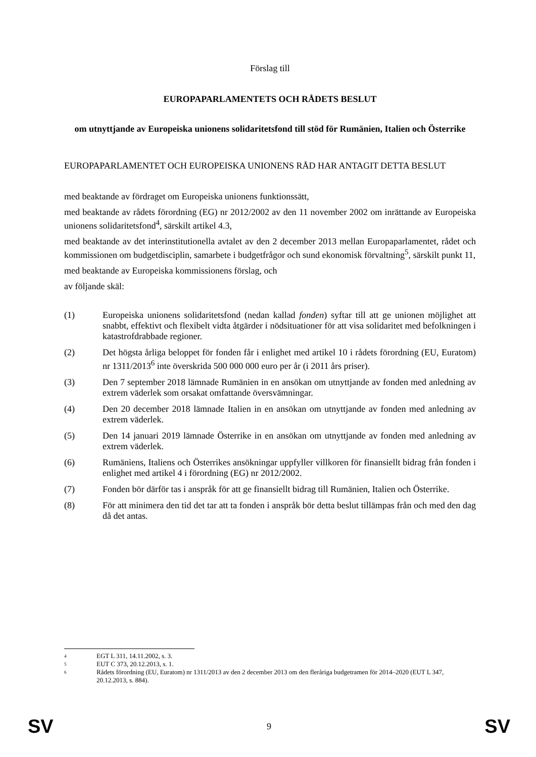Förslag till
EUROPAPARLAMENTETS OCH RÅDETS BESLUT
om utnyttjande av Europeiska unionens solidaritetsfond till stöd för Rumänien, Italien och Österrike
EUROPAPARLAMENTET OCH EUROPEISKA UNIONENS RÅD HAR ANTAGIT DETTA BESLUT
med beaktande av fördraget om Europeiska unionens funktionssätt,
med beaktande av rådets förordning (EG) nr 2012/2002 av den 11 november 2002 om inrättande av Europeiska unionens solidaritetsfond<sup>4</sup>, särskilt artikel 4.3,
med beaktande av det interinstitutionella avtalet av den 2 december 2013 mellan Europaparlamentet, rådet och kommissionen om budgetdisciplin, samarbete i budgetfrågor och sund ekonomisk förvaltning<sup>5</sup>, särskilt punkt 11,
med beaktande av Europeiska kommissionens förslag, och
av följande skäl:
(1) Europeiska unionens solidaritetsfond (nedan kallad fonden) syftar till att ge unionen möjlighet att snabbt, effektivt och flexibelt vidta åtgärder i nödsituationer för att visa solidaritet med befolkningen i katastrofdrabbade regioner.
(2) Det högsta årliga beloppet för fonden får i enlighet med artikel 10 i rådets förordning (EU, Euratom) nr 1311/2013<sup>6</sup> inte överskrida 500 000 000 euro per år (i 2011 års priser).
(3) Den 7 september 2018 lämnade Rumänien in en ansökan om utnyttjande av fonden med anledning av extrem väderlek som orsakat omfattande översvämningar.
(4) Den 20 december 2018 lämnade Italien in en ansökan om utnyttjande av fonden med anledning av extrem väderlek.
(5) Den 14 januari 2019 lämnade Österrike in en ansökan om utnyttjande av fonden med anledning av extrem väderlek.
(6) Rumäniens, Italiens och Österrikes ansökningar uppfyller villkoren för finansiellt bidrag från fonden i enlighet med artikel 4 i förordning (EG) nr 2012/2002.
(7) Fonden bör därför tas i anspråk för att ge finansiellt bidrag till Rumänien, Italien och Österrike.
(8) För att minimera den tid det tar att ta fonden i anspråk bör detta beslut tillämpas från och med den dag då det antas.
4 EGT L 311, 14.11.2002, s. 3.
5 EUT C 373, 20.12.2013, s. 1.
6 Rådets förordning (EU, Euratom) nr 1311/2013 av den 2 december 2013 om den fleråriga budgetramen för 2014–2020 (EUT L 347, 20.12.2013, s. 884).
SV 9 SV